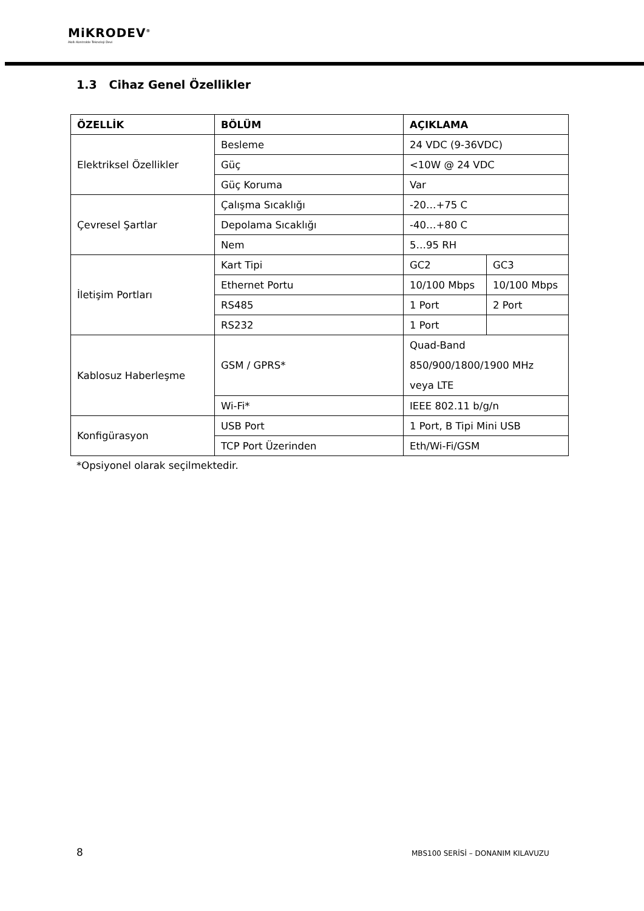MiKRODEV<sup>®</sup>
Akıllı Kontrolde Teknoloji Devi
1.3 Cihaz Genel Özellikler
| ÖZELLİK | BÖLÜM | AÇIKLAMA | |
| --- | --- | --- | --- |
| Elektriksel Özellikler | Besleme | 24 VDC (9-36VDC) | |
| | Güç | <10W @ 24 VDC | |
| | Güç Koruma | Var | |
| Çevresel Şartlar | Çalışma Sıcaklığı | -20…+75 C | |
| | Depolama Sıcaklığı | -40…+80 C | |
| | Nem | 5…95 RH | |
| İletişim Portları | Kart Tipi | GC2 | GC3 |
| | Ethernet Portu | 10/100 Mbps | 10/100 Mbps |
| | RS485 | 1 Port | 2 Port |
| | RS232 | 1 Port | |
| Kablosuz Haberleşme | GSM / GPRS* | Quad-Band 850/900/1800/1900 MHz veya LTE | |
| | Wi-Fi* | IEEE 802.11 b/g/n | |
| Konfigürasyon | USB Port | 1 Port, B Tipi Mini USB | |
| | TCP Port Üzerinden | Eth/Wi-Fi/GSM | |
*Opsiyonel olarak seçilmektedir.
8
MBS100 SERİSİ – DONANIM KILAVUZU